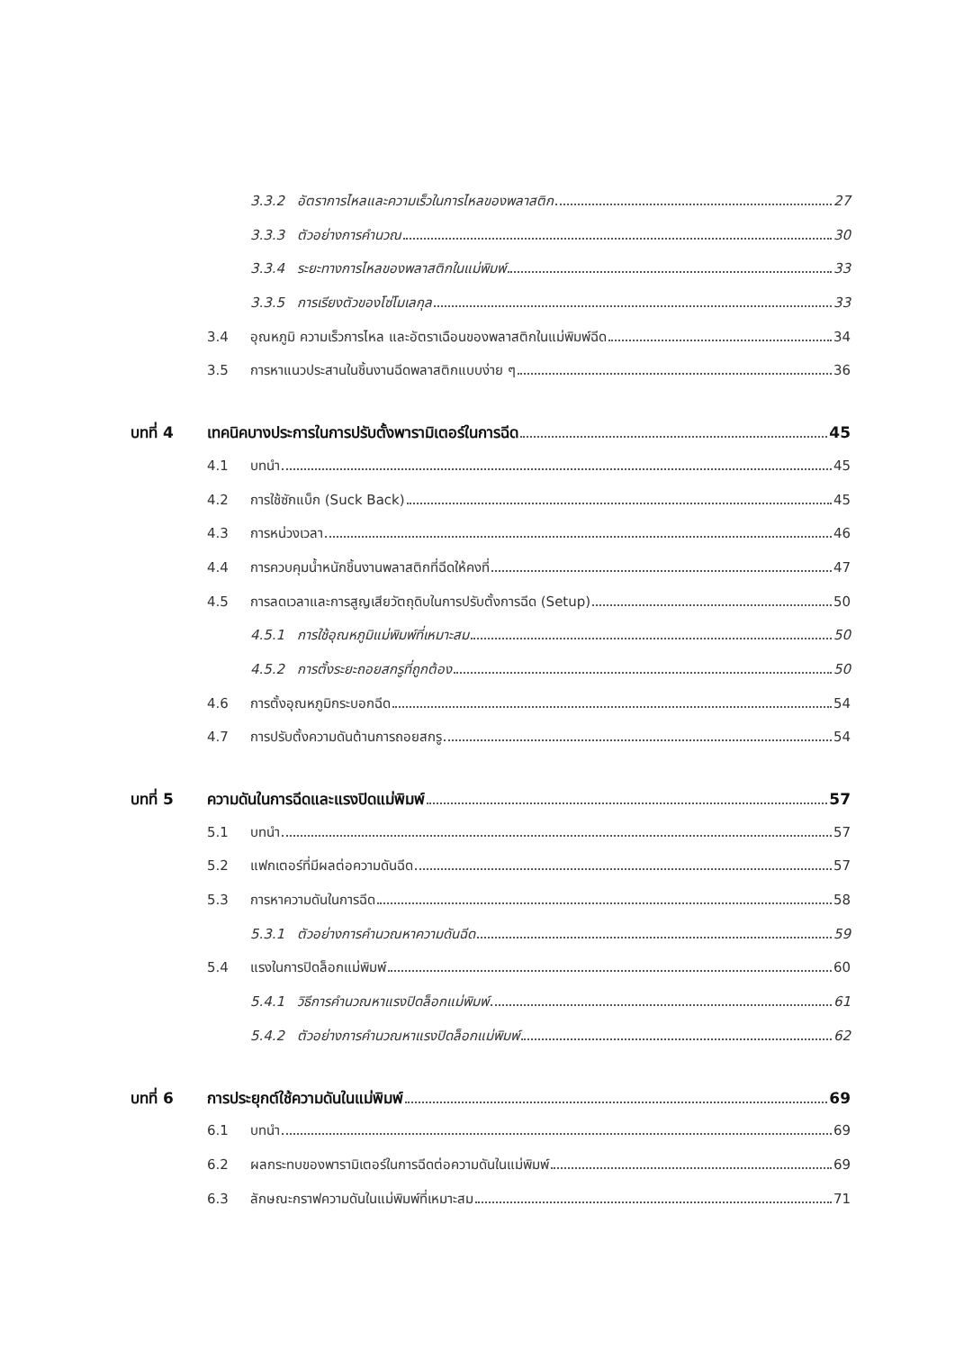3.3.2 อัตราการไหลและความเร็วในการไหลของพลาสติก 27
3.3.3 ตัวอย่างการคำนวณ 30
3.3.4 ระยะทางการไหลของพลาสติกในแม่พิมพ์ 33
3.3.5 การเรียงตัวของโซ่โมเลกุล 33
3.4 อุณหภูมิ ความเร็วการไหล และอัตราเฉือนของพลาสติกในแม่พิมพ์ฉีด 34
3.5 การหาแนวประสานในชิ้นงานฉีดพลาสติกแบบง่าย ๆ 36
บทที่ 4 เทคนิคบางประการในการปรับตั้งพารามิเตอร์ในการฉีด 45
4.1 บทนำ 45
4.2 การใช้ซักแบ็ก (Suck Back) 45
4.3 การหน่วงเวลา 46
4.4 การควบคุมน้ำหนักชิ้นงานพลาสติกที่ฉีดให้คงที่ 47
4.5 การลดเวลาและการสูญเสียวัตถุดิบในการปรับตั้งการฉีด (Setup) 50
4.5.1 การใช้อุณหภูมิแม่พิมพ์ที่เหมาะสม 50
4.5.2 การตั้งระยะถอยสกรูที่ถูกต้อง 50
4.6 การตั้งอุณหภูมิกระบอกฉีด 54
4.7 การปรับตั้งความดันต้านการถอยสกรู 54
บทที่ 5 ความดันในการฉีดและแรงปิดแม่พิมพ์ 57
5.1 บทนำ 57
5.2 แฟกเตอร์ที่มีผลต่อความดันฉีด 57
5.3 การหาความดันในการฉีด 58
5.3.1 ตัวอย่างการคำนวณหาความดันฉีด 59
5.4 แรงในการปิดล็อกแม่พิมพ์ 60
5.4.1 วิธีการคำนวณหาแรงปิดล็อกแม่พิมพ์ 61
5.4.2 ตัวอย่างการคำนวณหาแรงปิดล็อกแม่พิมพ์ 62
บทที่ 6 การประยุกต์ใช้ความดันในแม่พิมพ์ 69
6.1 บทนำ 69
6.2 ผลกระทบของพารามิเตอร์ในการฉีดต่อความดันในแม่พิมพ์ 69
6.3 ลักษณะกราฟความดันในแม่พิมพ์ที่เหมาะสม 71